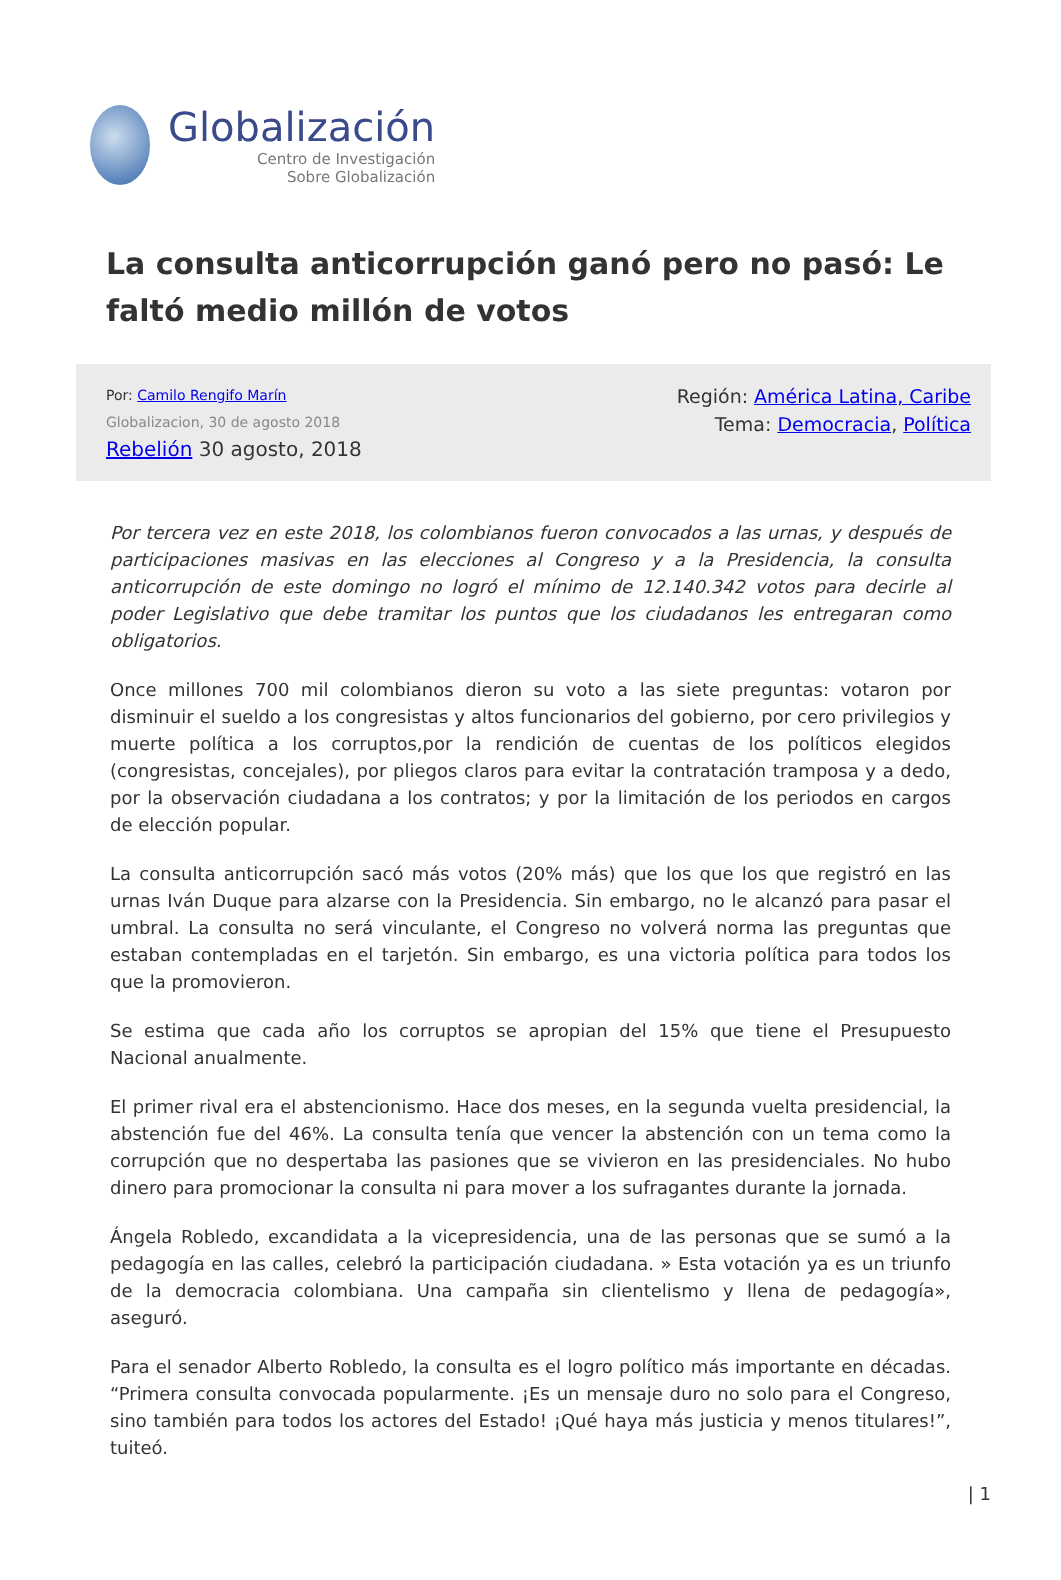Globalización
Centro de Investigación
Sobre Globalización
La consulta anticorrupción ganó pero no pasó: Le faltó medio millón de votos
Por: Camilo Rengifo Marín
Globalizacion, 30 de agosto 2018
Rebelión 30 agosto, 2018
Región: América Latina, Caribe
Tema: Democracia, Política
Por tercera vez en este 2018, los colombianos fueron convocados a las urnas, y después de participaciones masivas en las elecciones al Congreso y a la Presidencia, la consulta anticorrupción de este domingo no logró el mínimo de 12.140.342 votos para decirle al poder Legislativo que debe tramitar los puntos que los ciudadanos les entregaran como obligatorios.
Once millones 700 mil colombianos dieron su voto a las siete preguntas: votaron por disminuir el sueldo a los congresistas y altos funcionarios del gobierno, por cero privilegios y muerte política a los corruptos,por la rendición de cuentas de los políticos elegidos (congresistas, concejales), por pliegos claros para evitar la contratación tramposa y a dedo, por la observación ciudadana a los contratos; y por la limitación de los periodos en cargos de elección popular.
La consulta anticorrupción sacó más votos (20% más) que los que los que registró en las urnas Iván Duque para alzarse con la Presidencia. Sin embargo, no le alcanzó para pasar el umbral. La consulta no será vinculante, el Congreso no volverá norma las preguntas que estaban contempladas en el tarjetón. Sin embargo, es una victoria política para todos los que la promovieron.
Se estima que cada año los corruptos se apropian del 15% que tiene el Presupuesto Nacional anualmente.
El primer rival era el abstencionismo. Hace dos meses, en la segunda vuelta presidencial, la abstención fue del 46%. La consulta tenía que vencer la abstención con un tema como la corrupción que no despertaba las pasiones que se vivieron en las presidenciales. No hubo dinero para promocionar la consulta ni para mover a los sufragantes durante la jornada.
Ángela Robledo, excandidata a la vicepresidencia, una de las personas que se sumó a la pedagogía en las calles, celebró la participación ciudadana. » Esta votación ya es un triunfo de la democracia colombiana. Una campaña sin clientelismo y llena de pedagogía», aseguró.
Para el senador Alberto Robledo, la consulta es el logro político más importante en décadas. “Primera consulta convocada popularmente. ¡Es un mensaje duro no solo para el Congreso, sino también para todos los actores del Estado! ¡Qué haya más justicia y menos titulares!”, tuiteó.
| 1